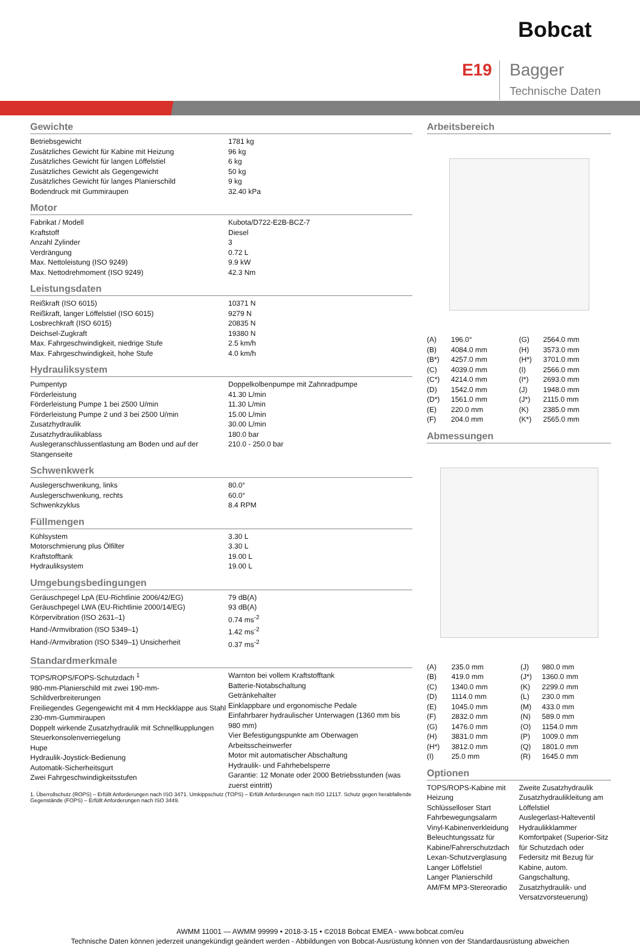Bobcat
E19
Bagger
Technische Daten
Gewichte
| Betriebsgewicht | 1781 kg |
| Zusätzliches Gewicht für Kabine mit Heizung | 96 kg |
| Zusätzliches Gewicht für langen Löffelstiel | 6 kg |
| Zusätzliches Gewicht als Gegengewicht | 50 kg |
| Zusätzliches Gewicht für langes Planierschild | 9 kg |
| Bodendruck mit Gummiraupen | 32.40 kPa |
Motor
| Fabrikat / Modell | Kubota/D722-E2B-BCZ-7 |
| Kraftstoff | Diesel |
| Anzahl Zylinder | 3 |
| Verdrängung | 0.72 L |
| Max. Nettoleistung (ISO 9249) | 9.9 kW |
| Max. Nettodrehmoment (ISO 9249) | 42.3 Nm |
Leistungsdaten
| Reißkraft (ISO 6015) | 10371 N |
| Reißkraft, langer Löffelstiel (ISO 6015) | 9279 N |
| Losbrechkraft (ISO 6015) | 20835 N |
| Deichsel-Zugkraft | 19380 N |
| Max. Fahrgeschwindigkeit, niedrige Stufe | 2.5 km/h |
| Max. Fahrgeschwindigkeit, hohe Stufe | 4.0 km/h |
Hydrauliksystem
| Pumpentyp | Doppelkolbenpumpe mit Zahnradpumpe |
| Förderleistung | 41.30 L/min |
| Förderleistung Pumpe 1 bei 2500 U/min | 11.30 L/min |
| Förderleistung Pumpe 2 und 3 bei 2500 U/min | 15.00 L/min |
| Zusatzhydraulik | 30.00 L/min |
| Zusatzhydraulikablass | 180.0 bar |
| Auslegeranschlussentlastung am Boden und auf der Stangenseite | 210.0 - 250.0 bar |
Schwenkwerk
| Auslegerschwenkung, links | 80.0° |
| Auslegerschwenkung, rechts | 60.0° |
| Schwenkzyklus | 8.4 RPM |
Füllmengen
| Kühlsystem | 3.30 L |
| Motorschmierung plus Ölfilter | 3.30 L |
| Kraftstofftank | 19.00 L |
| Hydrauliksystem | 19.00 L |
Umgebungsbedingungen
| Geräuschpegel LpA (EU-Richtlinie 2006/42/EG) | 79 dB(A) |
| Geräuschpegel LWA (EU-Richtlinie 2000/14/EG) | 93 dB(A) |
| Körpervibration (ISO 2631–1) | 0.74 ms<sup>-2</sup> |
| Hand-/Armvibration (ISO 5349–1) | 1.42 ms<sup>-2</sup> |
| Hand-/Armvibration (ISO 5349–1) Unsicherheit | 0.37 ms<sup>-2</sup> |
Standardmerkmale
| TOPS/ROPS/FOPS-Schutzdach <sup>1</sup> 980-mm-Planierschild mit zwei 190-mm-Schildverbreiterungen Freiliegendes Gegengewicht mit 4 mm Heckklappe aus Stahl 230-mm-Gummiraupen Doppelt wirkende Zusatzhydraulik mit Schnellkupplungen Steuerkonsolenverriegelung Hupe Hydraulik-Joystick-Bedienung Automatik-Sicherheitsgurt Zwei Fahrgeschwindigkeitsstufen | Warnton bei vollem Kraftstofftank Batterie-Notabschaltung Getränkehalter Einklappbare und ergonomische Pedale Einfahrbarer hydraulischer Unterwagen (1360 mm bis 980 mm) Vier Befestigungspunkte am Oberwagen Arbeitsscheinwerfer Motor mit automatischer Abschaltung Hydraulik- und Fahrhebelsperre Garantie: 12 Monate oder 2000 Betriebsstunden (was zuerst eintritt) |
1. Überrollschutz (ROPS) – Erfüllt Anforderungen nach ISO 3471. Umkippschutz (TOPS) – Erfüllt Anforderungen nach ISO 12117. Schutz gegen herabfallende Gegenstände (FOPS) – Erfüllt Anforderungen nach ISO 3449.
Arbeitsbereich
| (A) | 196.0° | (G) | 2564.0 mm |
| (B) | 4084.0 mm | (H) | 3573.0 mm |
| (B*) | 4257.0 mm | (H*) | 3701.0 mm |
| (C) | 4039.0 mm | (I) | 2566.0 mm |
| (C*) | 4214.0 mm | (I*) | 2693.0 mm |
| (D) | 1542.0 mm | (J) | 1948.0 mm |
| (D*) | 1561.0 mm | (J*) | 2115.0 mm |
| (E) | 220.0 mm | (K) | 2385.0 mm |
| (F) | 204.0 mm | (K*) | 2565.0 mm |
Abmessungen
| (A) | 235.0 mm | (J) | 980.0 mm |
| (B) | 419.0 mm | (J*) | 1360.0 mm |
| (C) | 1340.0 mm | (K) | 2299.0 mm |
| (D) | 1114.0 mm | (L) | 230.0 mm |
| (E) | 1045.0 mm | (M) | 433.0 mm |
| (F) | 2832.0 mm | (N) | 589.0 mm |
| (G) | 1476.0 mm | (O) | 1154.0 mm |
| (H) | 3831.0 mm | (P) | 1009.0 mm |
| (H*) | 3812.0 mm | (Q) | 1801.0 mm |
| (I) | 25.0 mm | (R) | 1645.0 mm |
Optionen
| TOPS/ROPS-Kabine mit Heizung Schlüsselloser Start Fahrbewegungsalarm Vinyl-Kabinenverkleidung Beleuchtungssatz für Kabine/Fahrerschutzdach Lexan-Schutzverglasung Langer Löffelstiel Langer Planierschild AM/FM MP3-Stereoradio | Zweite Zusatzhydraulik Zusatzhydraulikleitung am Löffelstiel Auslegerlast-Halteventil Hydraulikklammer Komfortpaket (Superior-Sitz für Schutzdach oder Federsitz mit Bezug für Kabine, autom. Gangschaltung, Zusatzhydraulik- und Versatzvorsteuerung) |
AWMM 11001 — AWMM 99999 • 2018-3-15 • ©2018 Bobcat EMEA - www.bobcat.com/eu
Technische Daten können jederzeit unangekündigt geändert werden - Abbildungen von Bobcat-Ausrüstung können von der Standardausrüstung abweichen